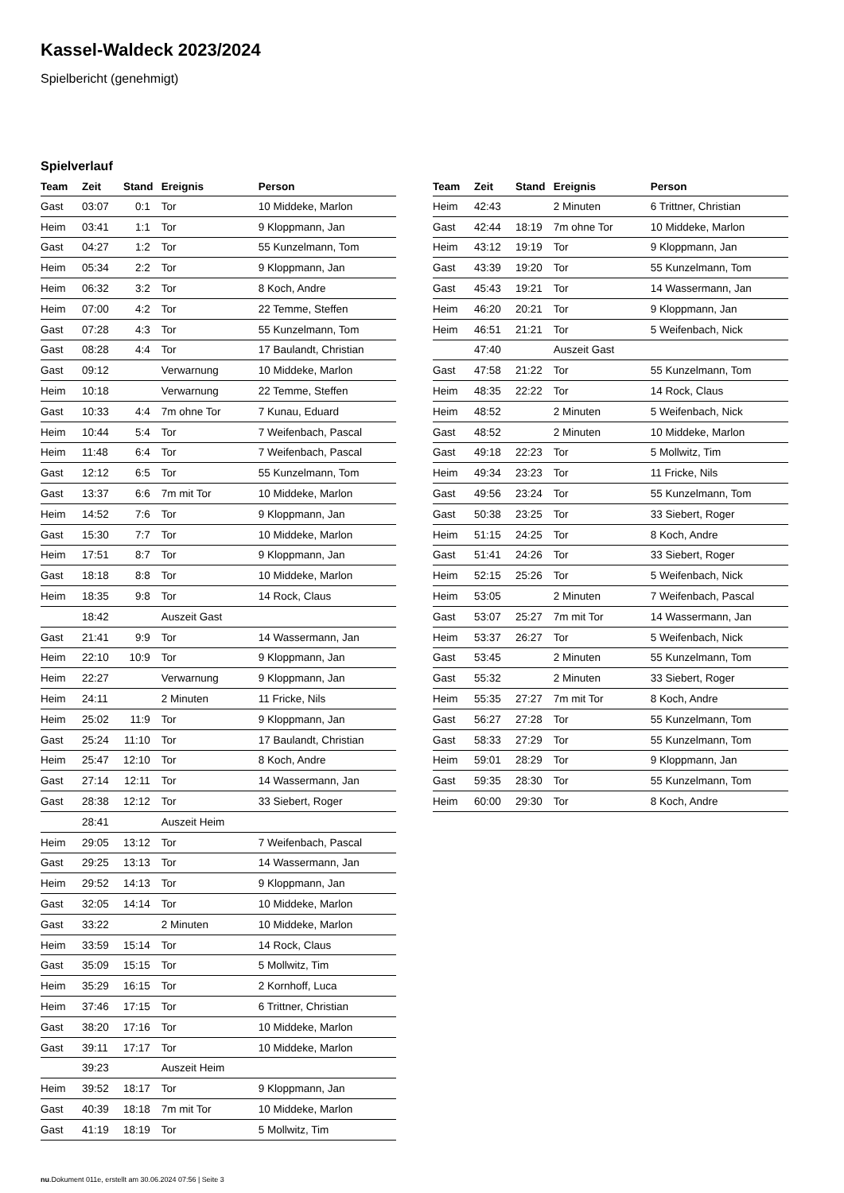Kassel-Waldeck 2023/2024
Spielbericht (genehmigt)
Spielverlauf
| Team | Zeit | Stand | Ereignis | Person |
| --- | --- | --- | --- | --- |
| Gast | 03:07 | 0:1 | Tor | 10 Middeke, Marlon |
| Heim | 03:41 | 1:1 | Tor | 9 Kloppmann, Jan |
| Gast | 04:27 | 1:2 | Tor | 55 Kunzelmann, Tom |
| Heim | 05:34 | 2:2 | Tor | 9 Kloppmann, Jan |
| Heim | 06:32 | 3:2 | Tor | 8 Koch, Andre |
| Heim | 07:00 | 4:2 | Tor | 22 Temme, Steffen |
| Gast | 07:28 | 4:3 | Tor | 55 Kunzelmann, Tom |
| Gast | 08:28 | 4:4 | Tor | 17 Baulandt, Christian |
| Gast | 09:12 | | Verwarnung | 10 Middeke, Marlon |
| Heim | 10:18 | | Verwarnung | 22 Temme, Steffen |
| Gast | 10:33 | 4:4 | 7m ohne Tor | 7 Kunau, Eduard |
| Heim | 10:44 | 5:4 | Tor | 7 Weifenbach, Pascal |
| Heim | 11:48 | 6:4 | Tor | 7 Weifenbach, Pascal |
| Gast | 12:12 | 6:5 | Tor | 55 Kunzelmann, Tom |
| Gast | 13:37 | 6:6 | 7m mit Tor | 10 Middeke, Marlon |
| Heim | 14:52 | 7:6 | Tor | 9 Kloppmann, Jan |
| Gast | 15:30 | 7:7 | Tor | 10 Middeke, Marlon |
| Heim | 17:51 | 8:7 | Tor | 9 Kloppmann, Jan |
| Gast | 18:18 | 8:8 | Tor | 10 Middeke, Marlon |
| Heim | 18:35 | 9:8 | Tor | 14 Rock, Claus |
| | 18:42 | | Auszeit Gast | |
| Gast | 21:41 | 9:9 | Tor | 14 Wassermann, Jan |
| Heim | 22:10 | 10:9 | Tor | 9 Kloppmann, Jan |
| Heim | 22:27 | | Verwarnung | 9 Kloppmann, Jan |
| Heim | 24:11 | | 2 Minuten | 11 Fricke, Nils |
| Heim | 25:02 | 11:9 | Tor | 9 Kloppmann, Jan |
| Gast | 25:24 | 11:10 | Tor | 17 Baulandt, Christian |
| Heim | 25:47 | 12:10 | Tor | 8 Koch, Andre |
| Gast | 27:14 | 12:11 | Tor | 14 Wassermann, Jan |
| Gast | 28:38 | 12:12 | Tor | 33 Siebert, Roger |
| | 28:41 | | Auszeit Heim | |
| Heim | 29:05 | 13:12 | Tor | 7 Weifenbach, Pascal |
| Gast | 29:25 | 13:13 | Tor | 14 Wassermann, Jan |
| Heim | 29:52 | 14:13 | Tor | 9 Kloppmann, Jan |
| Gast | 32:05 | 14:14 | Tor | 10 Middeke, Marlon |
| Gast | 33:22 | | 2 Minuten | 10 Middeke, Marlon |
| Heim | 33:59 | 15:14 | Tor | 14 Rock, Claus |
| Gast | 35:09 | 15:15 | Tor | 5 Mollwitz, Tim |
| Heim | 35:29 | 16:15 | Tor | 2 Kornhoff, Luca |
| Heim | 37:46 | 17:15 | Tor | 6 Trittner, Christian |
| Gast | 38:20 | 17:16 | Tor | 10 Middeke, Marlon |
| Gast | 39:11 | 17:17 | Tor | 10 Middeke, Marlon |
| | 39:23 | | Auszeit Heim | |
| Heim | 39:52 | 18:17 | Tor | 9 Kloppmann, Jan |
| Gast | 40:39 | 18:18 | 7m mit Tor | 10 Middeke, Marlon |
| Gast | 41:19 | 18:19 | Tor | 5 Mollwitz, Tim |
| Team | Zeit | Stand | Ereignis | Person |
| --- | --- | --- | --- | --- |
| Heim | 42:43 | | 2 Minuten | 6 Trittner, Christian |
| Gast | 42:44 | 18:19 | 7m ohne Tor | 10 Middeke, Marlon |
| Heim | 43:12 | 19:19 | Tor | 9 Kloppmann, Jan |
| Gast | 43:39 | 19:20 | Tor | 55 Kunzelmann, Tom |
| Gast | 45:43 | 19:21 | Tor | 14 Wassermann, Jan |
| Heim | 46:20 | 20:21 | Tor | 9 Kloppmann, Jan |
| Heim | 46:51 | 21:21 | Tor | 5 Weifenbach, Nick |
| | 47:40 | | Auszeit Gast | |
| Gast | 47:58 | 21:22 | Tor | 55 Kunzelmann, Tom |
| Heim | 48:35 | 22:22 | Tor | 14 Rock, Claus |
| Heim | 48:52 | | 2 Minuten | 5 Weifenbach, Nick |
| Gast | 48:52 | | 2 Minuten | 10 Middeke, Marlon |
| Gast | 49:18 | 22:23 | Tor | 5 Mollwitz, Tim |
| Heim | 49:34 | 23:23 | Tor | 11 Fricke, Nils |
| Gast | 49:56 | 23:24 | Tor | 55 Kunzelmann, Tom |
| Gast | 50:38 | 23:25 | Tor | 33 Siebert, Roger |
| Heim | 51:15 | 24:25 | Tor | 8 Koch, Andre |
| Gast | 51:41 | 24:26 | Tor | 33 Siebert, Roger |
| Heim | 52:15 | 25:26 | Tor | 5 Weifenbach, Nick |
| Heim | 53:05 | | 2 Minuten | 7 Weifenbach, Pascal |
| Gast | 53:07 | 25:27 | 7m mit Tor | 14 Wassermann, Jan |
| Heim | 53:37 | 26:27 | Tor | 5 Weifenbach, Nick |
| Gast | 53:45 | | 2 Minuten | 55 Kunzelmann, Tom |
| Gast | 55:32 | | 2 Minuten | 33 Siebert, Roger |
| Heim | 55:35 | 27:27 | 7m mit Tor | 8 Koch, Andre |
| Gast | 56:27 | 27:28 | Tor | 55 Kunzelmann, Tom |
| Gast | 58:33 | 27:29 | Tor | 55 Kunzelmann, Tom |
| Heim | 59:01 | 28:29 | Tor | 9 Kloppmann, Jan |
| Gast | 59:35 | 28:30 | Tor | 55 Kunzelmann, Tom |
| Heim | 60:00 | 29:30 | Tor | 8 Koch, Andre |
nu.Dokument 011e, erstellt am 30.06.2024 07:56 | Seite 3